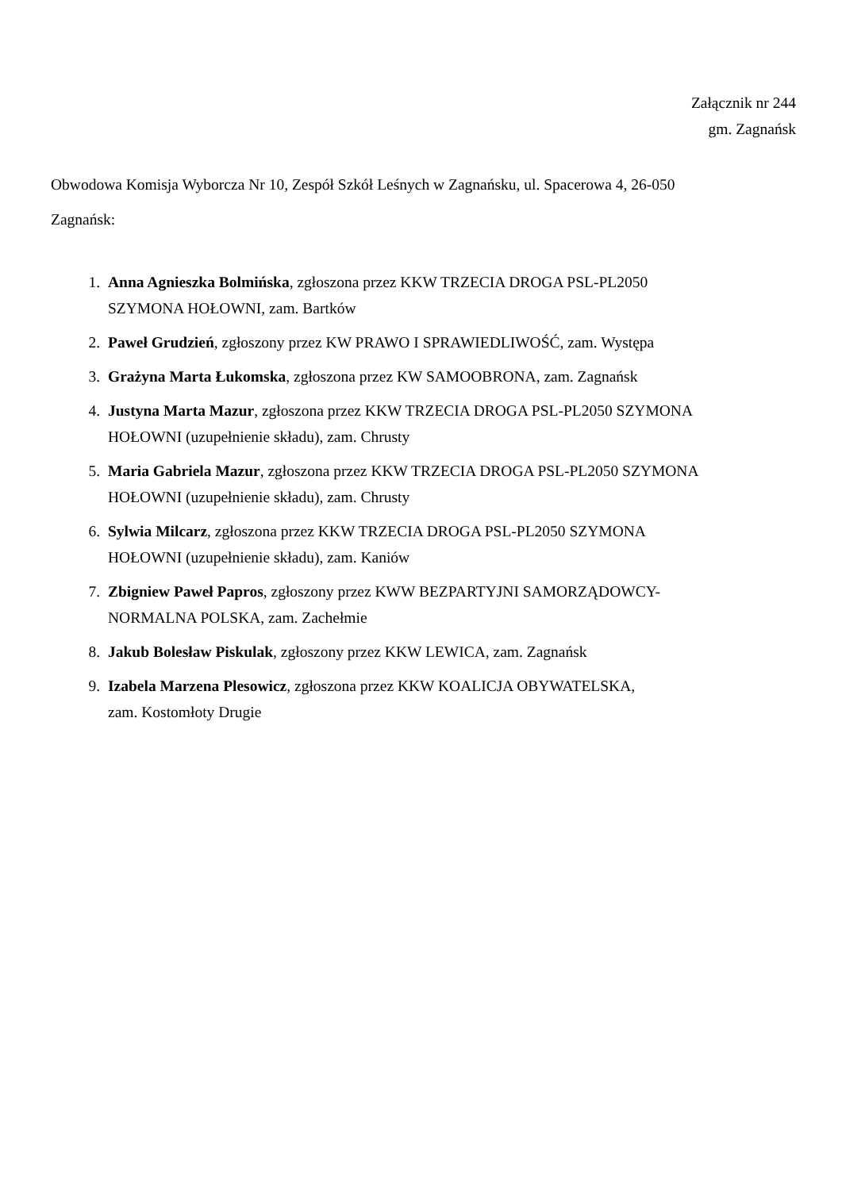Załącznik nr 244
gm. Zagnańsk
Obwodowa Komisja Wyborcza Nr 10, Zespół Szkół Leśnych w Zagnańsku, ul. Spacerowa 4, 26-050 Zagnańsk:
1. Anna Agnieszka Bolmińska, zgłoszona przez KKW TRZECIA DROGA PSL-PL2050
SZYMONA HOŁOWNI, zam. Bartków
2. Paweł Grudzień, zgłoszony przez KW PRAWO I SPRAWIEDLIWOŚĆ, zam. Występa
3. Grażyna Marta Łukomska, zgłoszona przez KW SAMOOBRONA, zam. Zagnańsk
4. Justyna Marta Mazur, zgłoszona przez KKW TRZECIA DROGA PSL-PL2050 SZYMONA
HOŁOWNI (uzupełnienie składu), zam. Chrusty
5. Maria Gabriela Mazur, zgłoszona przez KKW TRZECIA DROGA PSL-PL2050 SZYMONA
HOŁOWNI (uzupełnienie składu), zam. Chrusty
6. Sylwia Milcarz, zgłoszona przez KKW TRZECIA DROGA PSL-PL2050 SZYMONA
HOŁOWNI (uzupełnienie składu), zam. Kaniów
7. Zbigniew Paweł Papros, zgłoszony przez KWW BEZPARTYJNI SAMORZĄDOWCY-
NORMALNA POLSKA, zam. Zachełmie
8. Jakub Bolesław Piskulak, zgłoszony przez KKW LEWICA, zam. Zagnańsk
9. Izabela Marzena Plesowicz, zgłoszona przez KKW KOALICJA OBYWATELSKA,
zam. Kostomłoty Drugie